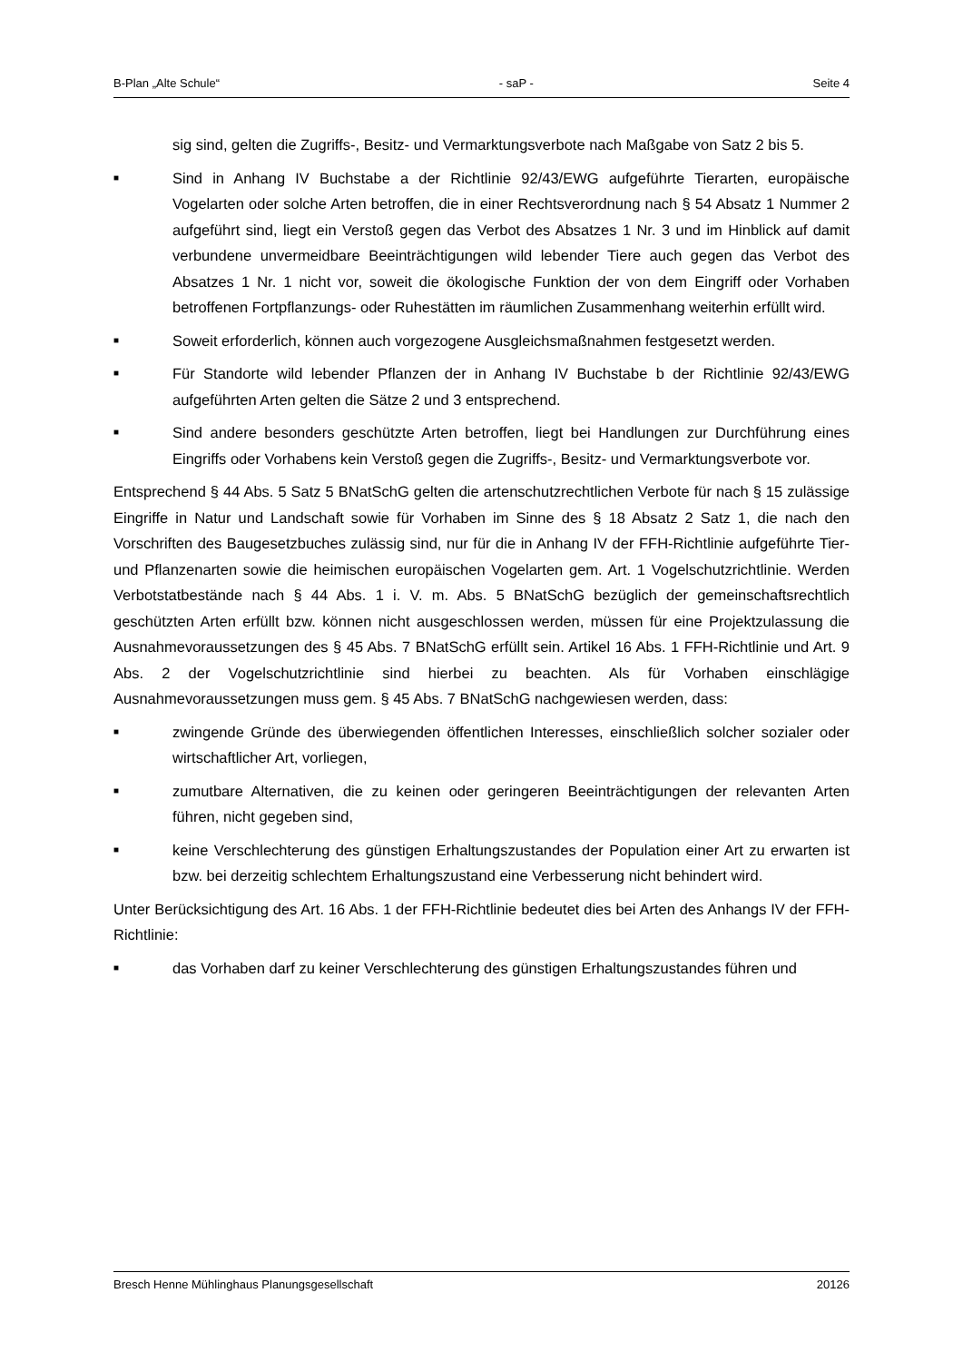B-Plan „Alte Schule“- saP - Seite 4
sig sind, gelten die Zugriffs-, Besitz- und Vermarktungsverbote nach Maßgabe von Satz 2 bis 5.
■ Sind in Anhang IV Buchstabe a der Richtlinie 92/43/EWG aufgeführte Tierarten, europäische Vogelarten oder solche Arten betroffen, die in einer Rechtsverordnung nach § 54 Absatz 1 Nummer 2 aufgeführt sind, liegt ein Verstoß gegen das Verbot des Absatzes 1 Nr. 3 und im Hinblick auf damit verbundene unvermeidbare Beeinträchtigungen wild lebender Tiere auch gegen das Verbot des Absatzes 1 Nr. 1 nicht vor, soweit die ökologische Funktion der von dem Eingriff oder Vorhaben betroffenen Fortpflanzungs- oder Ruhestätten im räumlichen Zusammenhang weiterhin erfüllt wird.
■ Soweit erforderlich, können auch vorgezogene Ausgleichsmaßnahmen festgesetzt werden.
■ Für Standorte wild lebender Pflanzen der in Anhang IV Buchstabe b der Richtlinie 92/43/EWG aufgeführten Arten gelten die Sätze 2 und 3 entsprechend.
■ Sind andere besonders geschützte Arten betroffen, liegt bei Handlungen zur Durchführung eines Eingriffs oder Vorhabens kein Verstoß gegen die Zugriffs-, Besitz- und Vermarktungsverbote vor.
Entsprechend § 44 Abs. 5 Satz 5 BNatSchG gelten die artenschutzrechtlichen Verbote für nach § 15 zulässige Eingriffe in Natur und Landschaft sowie für Vorhaben im Sinne des § 18 Absatz 2 Satz 1, die nach den Vorschriften des Baugesetzbuches zulässig sind, nur für die in Anhang IV der FFH-Richtlinie aufgeführte Tier- und Pflanzenarten sowie die heimischen europäischen Vogelarten gem. Art. 1 Vogelschutzrichtlinie. Werden Verbotstatbestände nach § 44 Abs. 1 i. V. m. Abs. 5 BNatSchG bezüglich der gemeinschaftsrechtlich geschützten Arten erfüllt bzw. können nicht ausgeschlossen werden, müssen für eine Projektzulassung die Ausnahmevoraussetzungen des § 45 Abs. 7 BNatSchG erfüllt sein. Artikel 16 Abs. 1 FFH-Richtlinie und Art. 9 Abs. 2 der Vogelschutzrichtlinie sind hierbei zu beachten. Als für Vorhaben einschlägige Ausnahmevoraussetzungen muss gem. § 45 Abs. 7 BNatSchG nachgewiesen werden, dass:
■ zwingende Gründe des überwiegenden öffentlichen Interesses, einschließlich solcher sozialer oder wirtschaftlicher Art, vorliegen,
■ zumutbare Alternativen, die zu keinen oder geringeren Beeinträchtigungen der relevanten Arten führen, nicht gegeben sind,
■ keine Verschlechterung des günstigen Erhaltungszustandes der Population einer Art zu erwarten ist bzw. bei derzeitig schlechtem Erhaltungszustand eine Verbesserung nicht behindert wird.
Unter Berücksichtigung des Art. 16 Abs. 1 der FFH-Richtlinie bedeutet dies bei Arten des Anhangs IV der FFH-Richtlinie:
■ das Vorhaben darf zu keiner Verschlechterung des günstigen Erhaltungszustandes führen und
Bresch Henne Mühlinghaus Planungsgesellschaft 20126